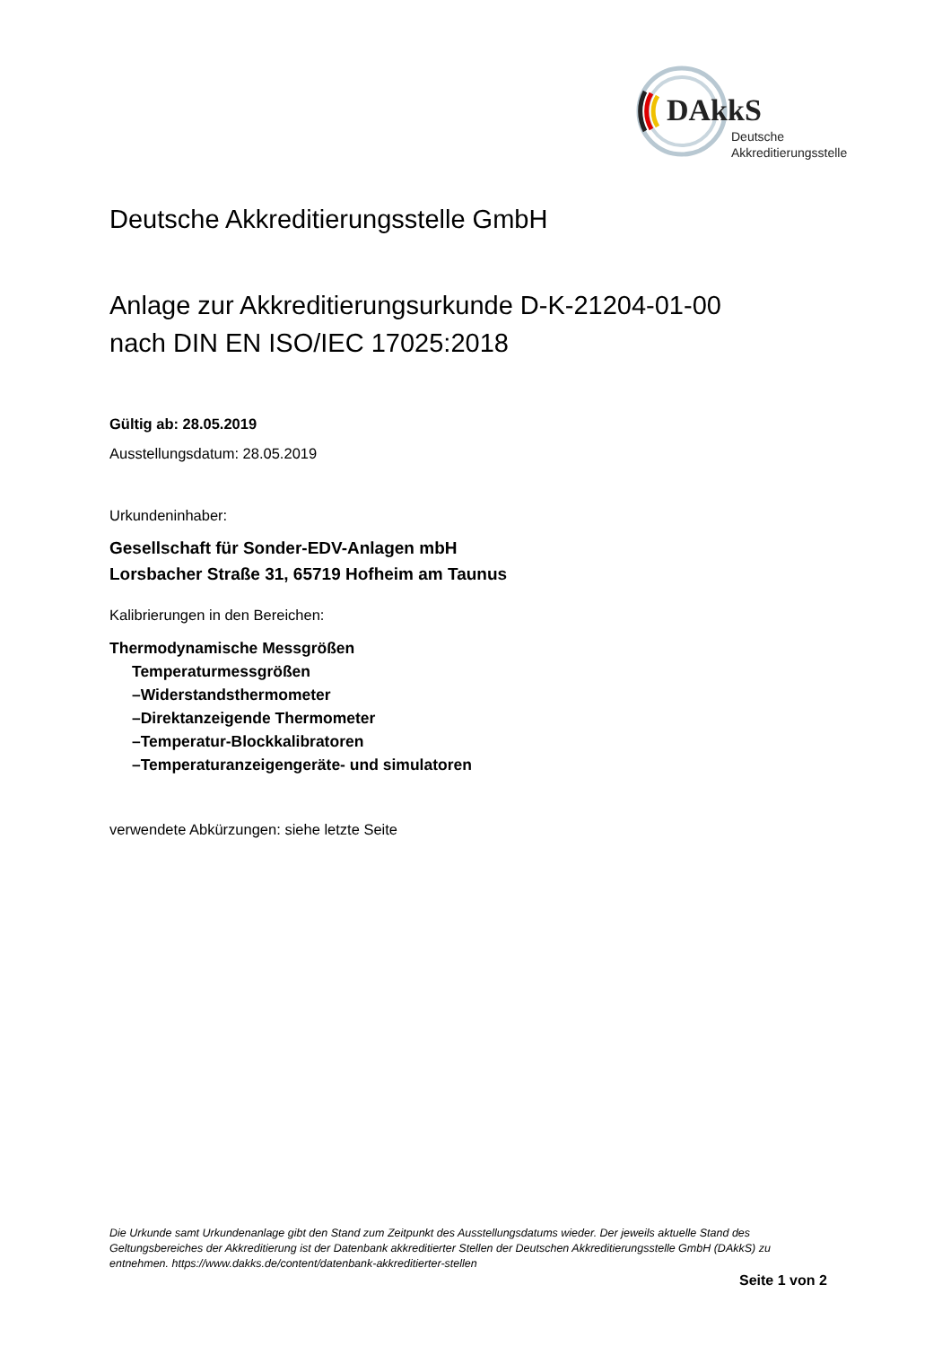DAkkS
Deutsche
Akkreditierungsstelle
Deutsche Akkreditierungsstelle GmbH
Anlage zur Akkreditierungsurkunde D-K-21204-01-00
nach DIN EN ISO/IEC 17025:2018
Gültig ab: 28.05.2019
Ausstellungsdatum: 28.05.2019
Urkundeninhaber:
Gesellschaft für Sonder-EDV-Anlagen mbH
Lorsbacher Straße 31, 65719 Hofheim am Taunus
Kalibrierungen in den Bereichen:
Thermodynamische Messgrößen
Temperaturmessgrößen
–Widerstandsthermometer
–Direktanzeigende Thermometer
–Temperatur-Blockkalibratoren
–Temperaturanzeigengeräte- und simulatoren
verwendete Abkürzungen: siehe letzte Seite
Die Urkunde samt Urkundenanlage gibt den Stand zum Zeitpunkt des Ausstellungsdatums wieder. Der jeweils aktuelle Stand des Geltungsbereiches der Akkreditierung ist der Datenbank akkreditierter Stellen der Deutschen Akkreditierungsstelle GmbH (DAkkS) zu entnehmen. https://www.dakks.de/content/datenbank-akkreditierter-stellen
Seite 1 von 2